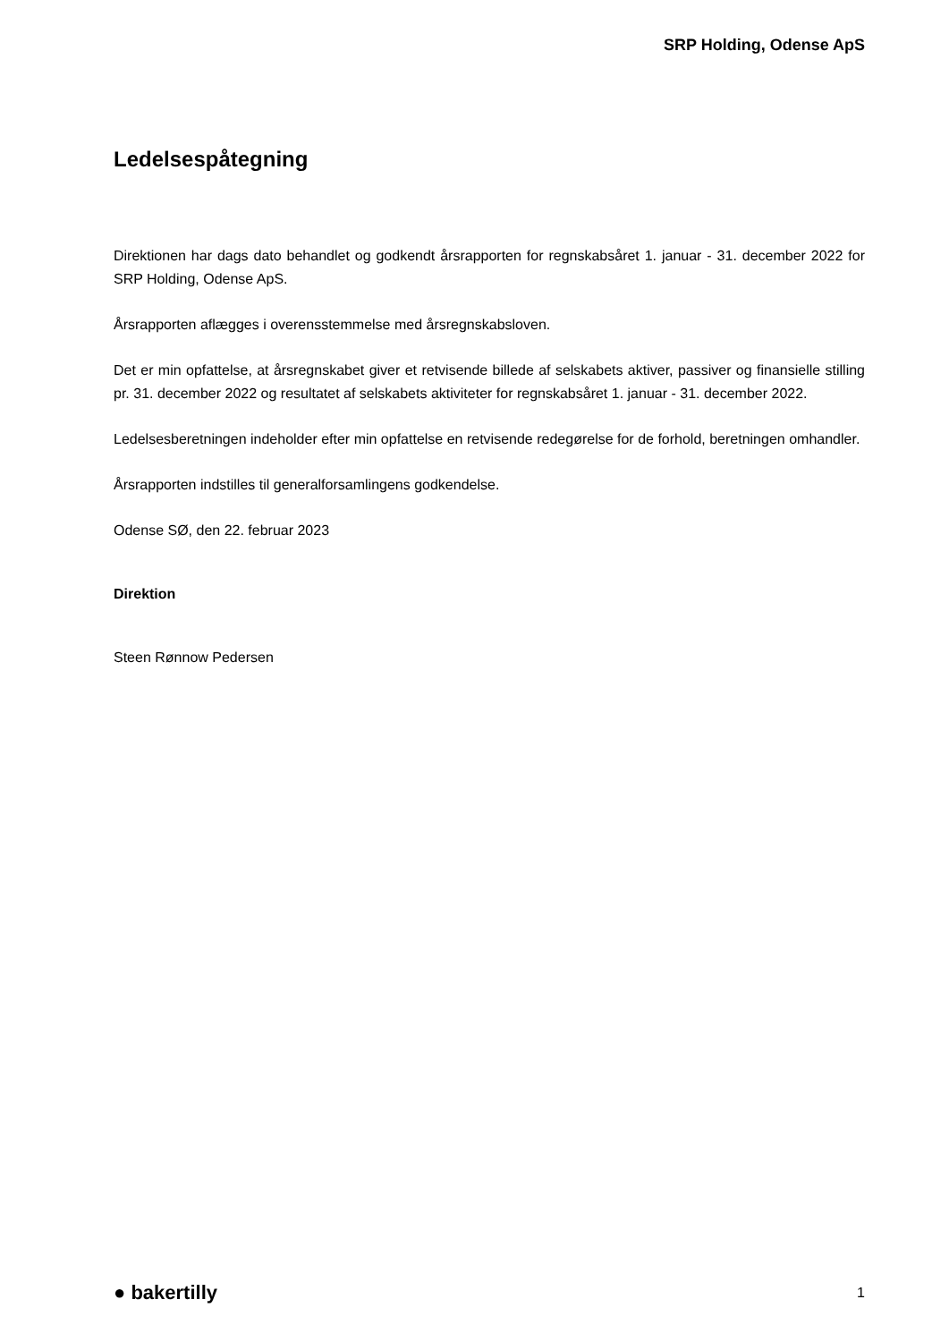SRP Holding, Odense ApS
Ledelsespåtegning
Direktionen har dags dato behandlet og godkendt årsrapporten for regnskabsåret 1. januar - 31. december 2022 for SRP Holding, Odense ApS.
Årsrapporten aflægges i overensstemmelse med årsregnskabsloven.
Det er min opfattelse, at årsregnskabet giver et retvisende billede af selskabets aktiver, passiver og finansielle stilling pr. 31. december 2022 og resultatet af selskabets aktiviteter for regnskabsåret 1. januar - 31. december 2022.
Ledelsesberetningen indeholder efter min opfattelse en retvisende redegørelse for de forhold, beretningen omhandler.
Årsrapporten indstilles til generalforsamlingens godkendelse.
Odense SØ, den 22. februar 2023
Direktion
Steen Rønnow Pedersen
● bakertilly 1